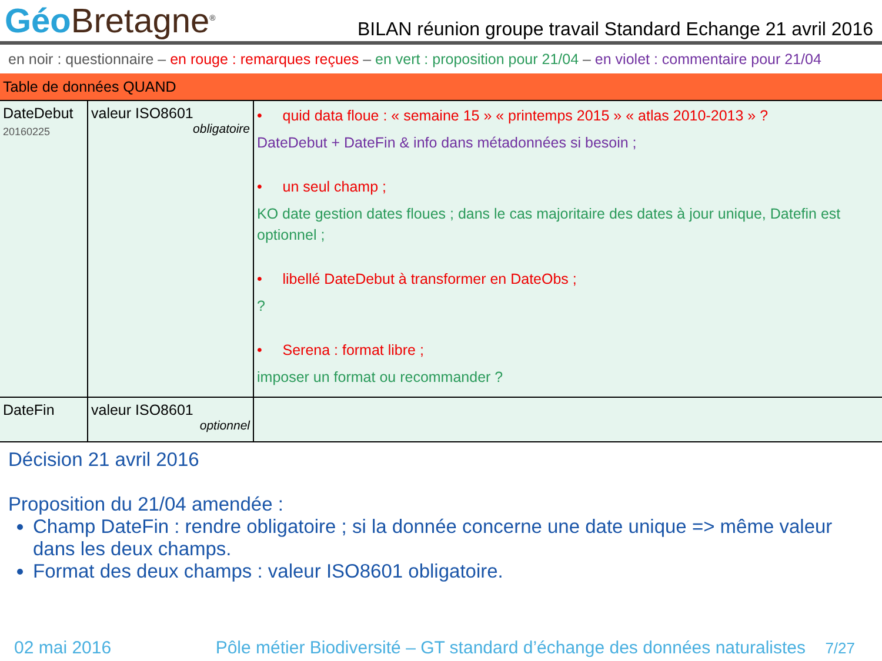Géo Bretagne<sup>®</sup>
BILAN réunion groupe travail Standard Echange 21 avril 2016
en noir : questionnaire – en rouge : remarques reçues – en vert : proposition pour 21/04 – en violet : commentaire pour 21/04
| Table de données QUAND | | |
| --- | --- | --- |
| DateDebut 20160225 | valeur ISO8601 obligatoire | • quid data floue : « semaine 15 » « printemps 2015 » « atlas 2010-2013 » ? DateDebut + DateFin & info dans métadonnées si besoin ; • un seul champ ; KO date gestion dates floues ; dans le cas majoritaire des dates à jour unique, Datefin est optionnel ; • libellé DateDebut à transformer en DateObs ; ? • Serena : format libre ; imposer un format ou recommander ? |
| DateFin | valeur ISO8601 optionnel | |
Décision 21 avril 2016
Proposition du 21/04 amendée :
Champ DateFin : rendre obligatoire ; si la donnée concerne une date unique => même valeur dans les deux champs.
Format des deux champs : valeur ISO8601 obligatoire.
02 mai 2016 Pôle métier Biodiversité – GT standard d’échange des données naturalistes 7/27